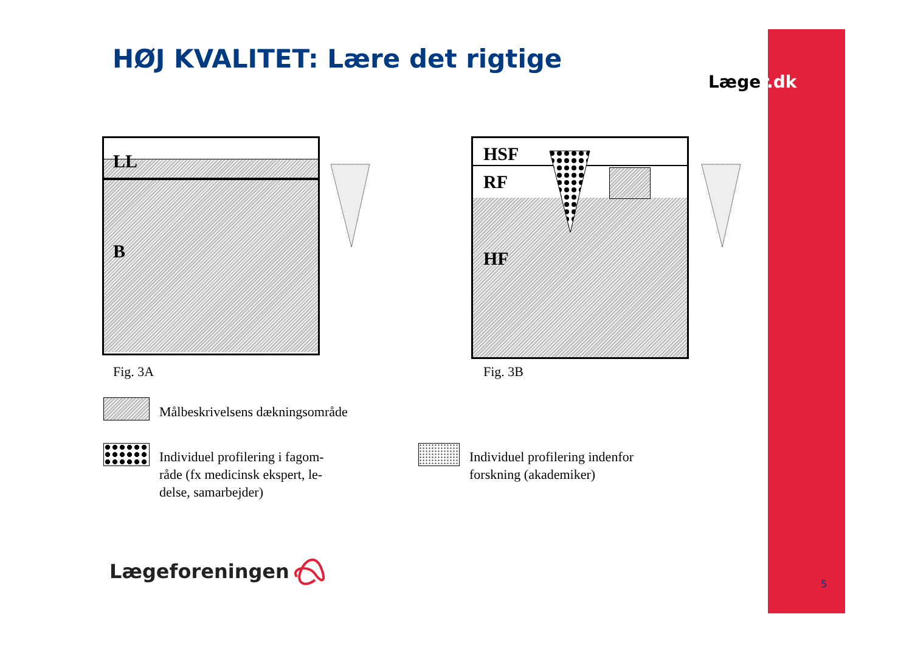HØJ KVALITET: Lære det rigtige
Læger.dk
LL
B
Fig. 3A
HSF
RF
HF
Fig. 3B
Målbeskrivelsens dækningsområde
Individuel profilering i fagom-
råde (fx medicinsk ekspert, le-
delse, samarbejder)
Individuel profilering indenfor
forskning (akademiker)
Lægeforeningen
5